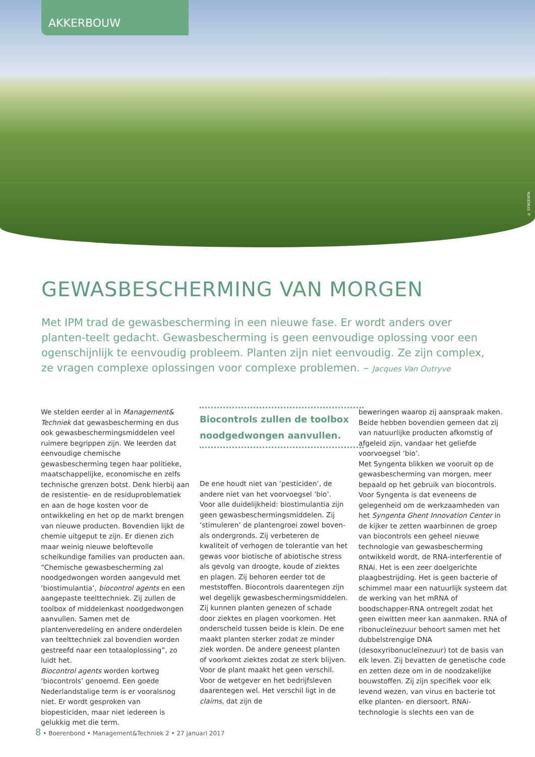AKKERBOUW
© SYNGENTA
GEWASBESCHERMING VAN MORGEN
Met IPM trad de gewasbescherming in een nieuwe fase. Er wordt anders over planten-teelt gedacht. Gewasbescherming is geen eenvoudige oplossing voor een ogenschijnlijk te eenvoudig probleem. Planten zijn niet eenvoudig. Ze zijn complex, ze vragen complexe oplossingen voor complexe problemen. – Jacques Van Outryve
We stelden eerder al in Management& Techniek dat gewasbescherming en dus ook gewasbeschermingsmiddelen veel ruimere begrippen zijn. We leerden dat eenvoudige chemische gewasbescherming tegen haar politieke, maatschappelijke, economische en zelfs technische grenzen botst. Denk hierbij aan de resistentie- en de residuproblematiek en aan de hoge kosten voor de ontwikkeling en het op de markt brengen van nieuwe producten. Bovendien lijkt de chemie uitgeput te zijn. Er dienen zich maar weinig nieuwe beloftevolle scheikundige families van producten aan.
“Chemische gewasbescherming zal noodgedwongen worden aangevuld met ‘biostimulantia’, biocontrol agents en een aangepaste teelttechniek. Zij zullen de toolbox of middelenkast noodgedwongen aanvullen. Samen met de plantenveredeling en andere onderdelen van teelttechniek zal bovendien worden gestreefd naar een totaaloplossing”, zo luidt het.
Biocontrol agents worden kortweg ‘biocontrols’ genoemd. Een goede Nederlandstalige term is er vooralsnog niet. Er wordt gesproken van biopesticiden, maar niet iedereen is gelukkig met die term.
Biocontrols zullen de toolbox noodgedwongen aanvullen.
De ene houdt niet van ‘pesticiden’, de andere niet van het voorvoegsel ‘bio’. Voor alle duidelijkheid: biostimulantia zijn geen gewasbeschermingsmiddelen. Zij ‘stimuleren’ de plantengroei zowel boven- als ondergronds. Zij verbeteren de kwaliteit of verhogen de tolerantie van het gewas voor biotische of abiotische stress als gevolg van droogte, koude of ziektes en plagen. Zij behoren eerder tot de meststoffen. Biocontrols daarentegen zijn wel degelijk gewasbeschermingsmiddelen. Zij kunnen planten genezen of schade door ziektes en plagen voorkomen. Het onderscheid tussen beide is klein. De ene maakt planten sterker zodat ze minder ziek worden. De andere geneest planten of voorkomt ziektes zodat ze sterk blijven. Voor de plant maakt het geen verschil. Voor de wetgever en het bedrijfsleven daarentegen wel. Het verschil ligt in de claims, dat zijn de
beweringen waarop zij aanspraak maken. Beide hebben bovendien gemeen dat zij van natuurlijke producten afkomstig of afgeleid zijn, vandaar het geliefde voorvoegsel ‘bio’.
Met Syngenta blikken we vooruit op de gewasbescherming van morgen, meer bepaald op het gebruik van biocontrols. Voor Syngenta is dat eveneens de gelegenheid om de werkzaamheden van het Syngenta Ghent Innovation Center in de kijker te zetten waarbinnen de groep van biocontrols een geheel nieuwe technologie van gewasbescherming ontwikkeld wordt, de RNA-interferentie of RNAi. Het is een zeer doelgerichte plaagbestrijding. Het is geen bacterie of schimmel maar een natuurlijk systeem dat de werking van het mRNA of boodschapper-RNA ontregelt zodat het geen eiwitten meer kan aanmaken. RNA of ribonucleïnezuur behoort samen met het dubbelstrengige DNA (desoxyribonucleïnezuur) tot de basis van elk leven. Zij bevatten de genetische code en zetten deze om in de noodzakelijke bouwstoffen. Zij zijn specifiek voor elk levend wezen, van virus en bacterie tot elke planten- en diersoort. RNAi-technologie is slechts een van de
8 • Boerenbond • Management&Techniek 2 • 27 januari 2017